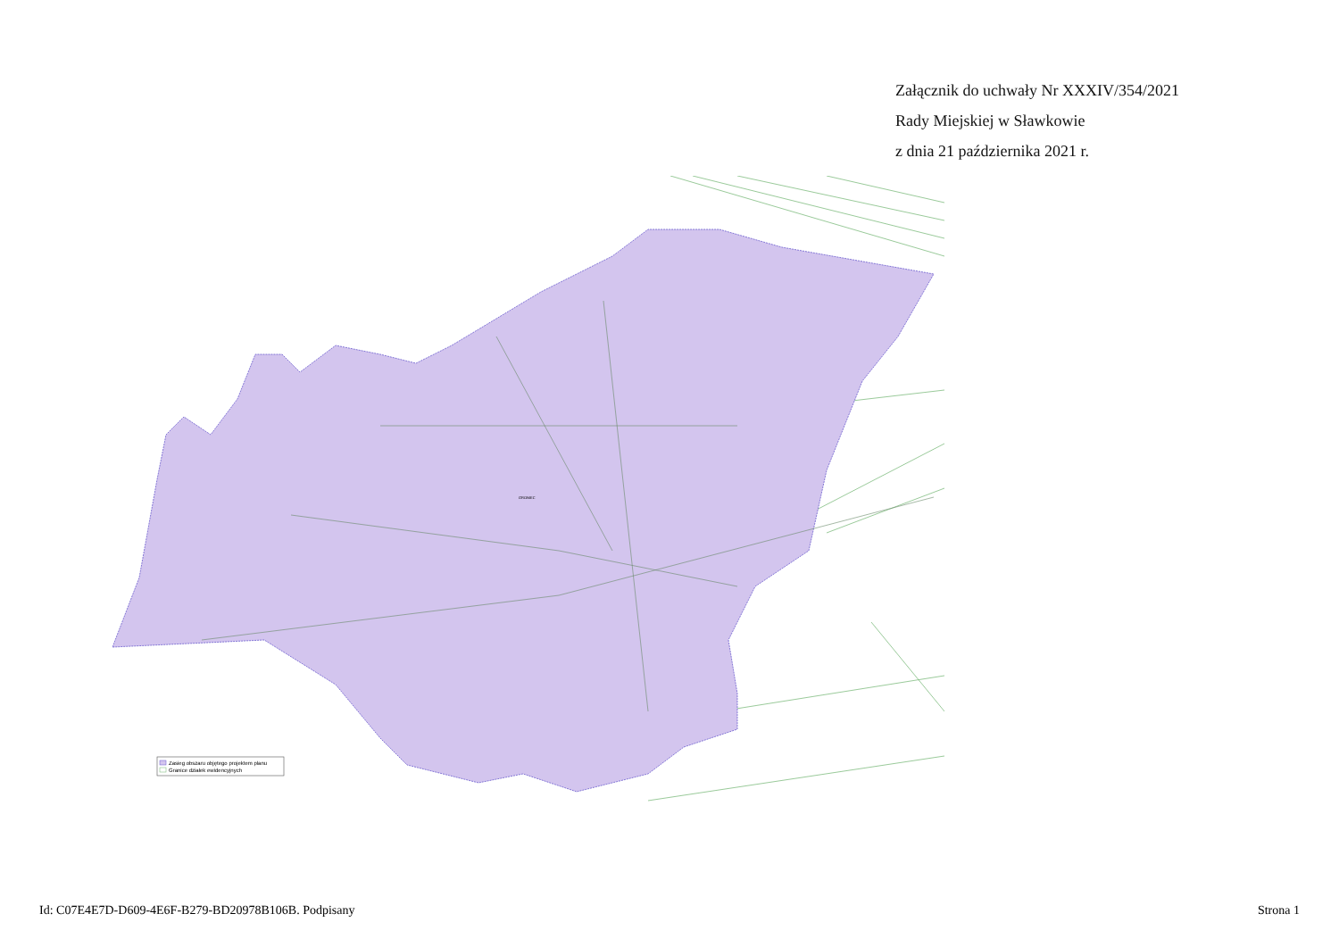Załącznik do uchwały Nr XXXIV/354/2021
Rady Miejskiej w Sławkowie
z dnia 21 października 2021 r.
GRONIEC
Zasieg obszaru objętego projektem planu
Granice działek ewidencyjnych
Id: C07E4E7D-D609-4E6F-B279-BD20978B106B. Podpisany Strona 1